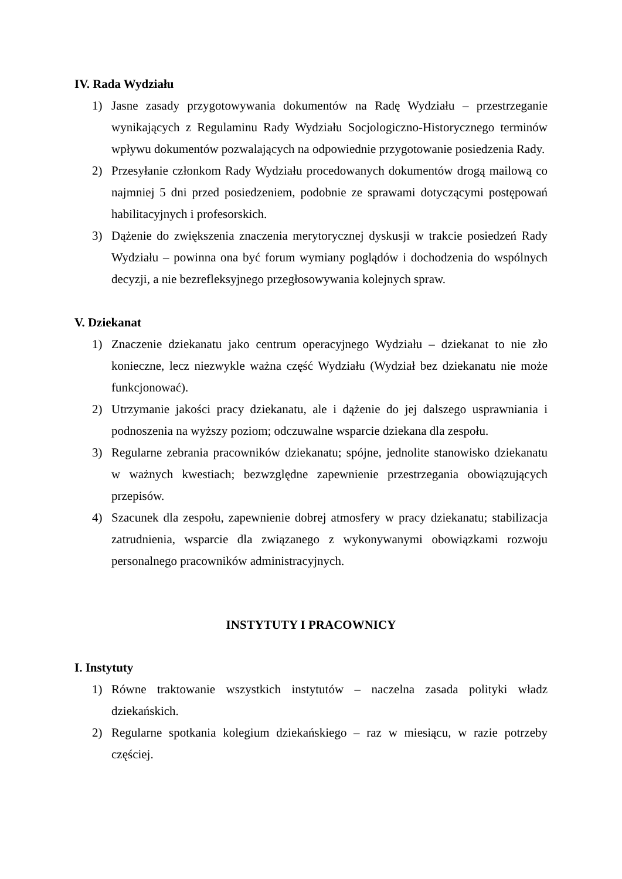IV. Rada Wydziału
1) Jasne zasady przygotowywania dokumentów na Radę Wydziału – przestrzeganie wynikających z Regulaminu Rady Wydziału Socjologiczno-Historycznego terminów wpływu dokumentów pozwalających na odpowiednie przygotowanie posiedzenia Rady.
2) Przesyłanie członkom Rady Wydziału procedowanych dokumentów drogą mailową co najmniej 5 dni przed posiedzeniem, podobnie ze sprawami dotyczącymi postępowań habilitacyjnych i profesorskich.
3) Dążenie do zwiększenia znaczenia merytorycznej dyskusji w trakcie posiedzeń Rady Wydziału – powinna ona być forum wymiany poglądów i dochodzenia do wspólnych decyzji, a nie bezrefleksyjnego przegłosowywania kolejnych spraw.
V. Dziekanat
1) Znaczenie dziekanatu jako centrum operacyjnego Wydziału – dziekanat to nie zło konieczne, lecz niezwykle ważna część Wydziału (Wydział bez dziekanatu nie może funkcjonować).
2) Utrzymanie jakości pracy dziekanatu, ale i dążenie do jej dalszego usprawniania i podnoszenia na wyższy poziom; odczuwalne wsparcie dziekana dla zespołu.
3) Regularne zebrania pracowników dziekanatu; spójne, jednolite stanowisko dziekanatu w ważnych kwestiach; bezwzględne zapewnienie przestrzegania obowiązujących przepisów.
4) Szacunek dla zespołu, zapewnienie dobrej atmosfery w pracy dziekanatu; stabilizacja zatrudnienia, wsparcie dla związanego z wykonywanymi obowiązkami rozwoju personalnego pracowników administracyjnych.
INSTYTUTY I PRACOWNICY
I. Instytuty
1) Równe traktowanie wszystkich instytutów – naczelna zasada polityki władz dziekańskich.
2) Regularne spotkania kolegium dziekańskiego – raz w miesiącu, w razie potrzeby częściej.